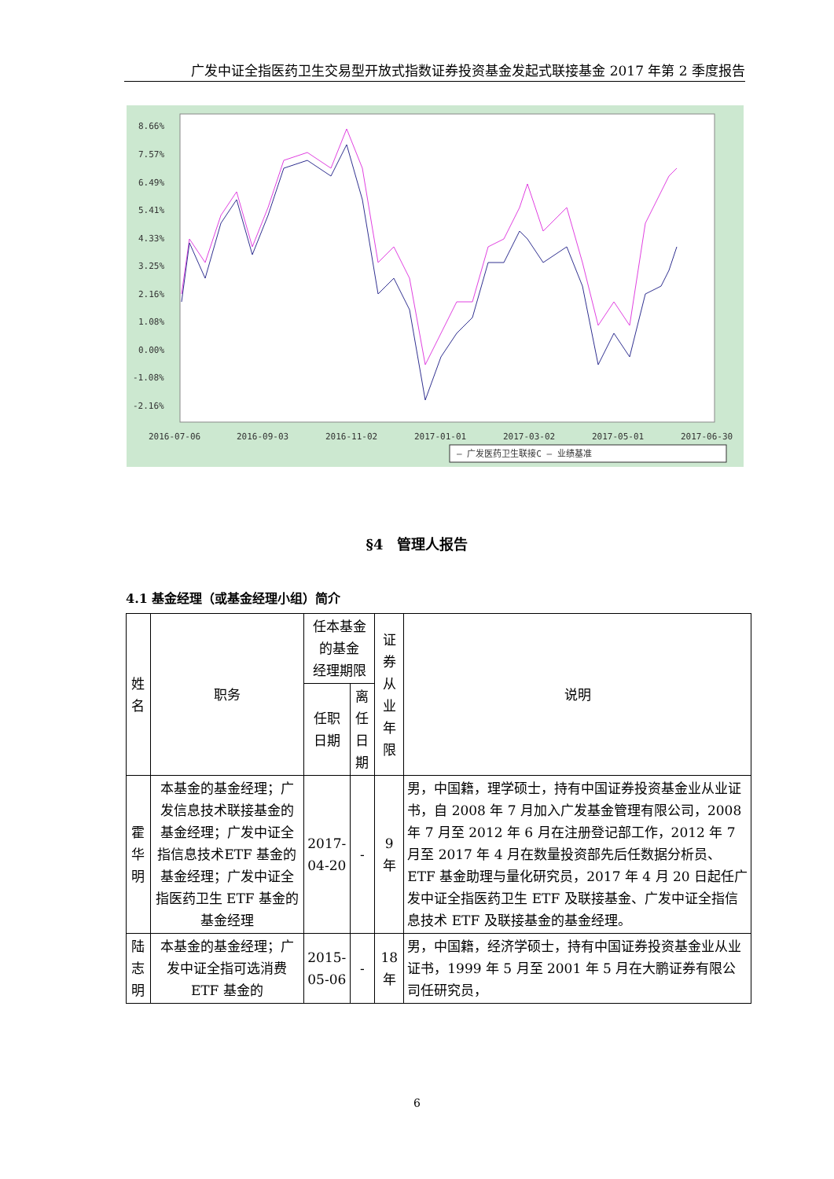广发中证全指医药卫生交易型开放式指数证券投资基金发起式联接基金 2017 年第 2 季度报告
8.66%
7.57%
6.49%
5.41%
4.33%
3.25%
2.16%
1.08%
0.00%
-1.08%
-2.16%
2016-07-06
2016-09-03
2016-11-02
2017-01-01
2017-03-02
2017-05-01
2017-06-30
— 广发医药卫生联接C — 业绩基准
§4　管理人报告
4.1 基金经理（或基金经理小组）简介
| 姓名 | 职务 | 任本基金的基金 经理期限 | | 证券从业 年限 | 说明 |
| --- | --- | --- | --- | --- | --- |
| | | 任职 日期 | 离任日 期 | | |
| 霍华明 | 本基金的基金经理；广发信息技术联接基金的基金经理；广发中证全指信息技术ETF 基金的基金经理；广发中证全指医药卫生 ETF 基金的基金经理 | 2017- 04-20 | - | 9 年 | 男，中国籍，理学硕士，持有中国证券投资基金业从业证书，自 2008 年 7 月加入广发基金管理有限公司，2008 年 7 月至 2012 年 6 月在注册登记部工作，2012 年 7 月至 2017 年 4 月在数量投资部先后任数据分析员、ETF 基金助理与量化研究员，2017 年 4 月 20 日起任广发中证全指医药卫生 ETF 及联接基金、广发中证全指信息技术 ETF 及联接基金的基金经理。 |
| 陆志明 | 本基金的基金经理；广发中证全指可选消费 ETF 基金的 | 2015- 05-06 | - | 18 年 | 男，中国籍，经济学硕士，持有中国证券投资基金业从业证书，1999 年 5 月至 2001 年 5 月在大鹏证券有限公司任研究员， |
6